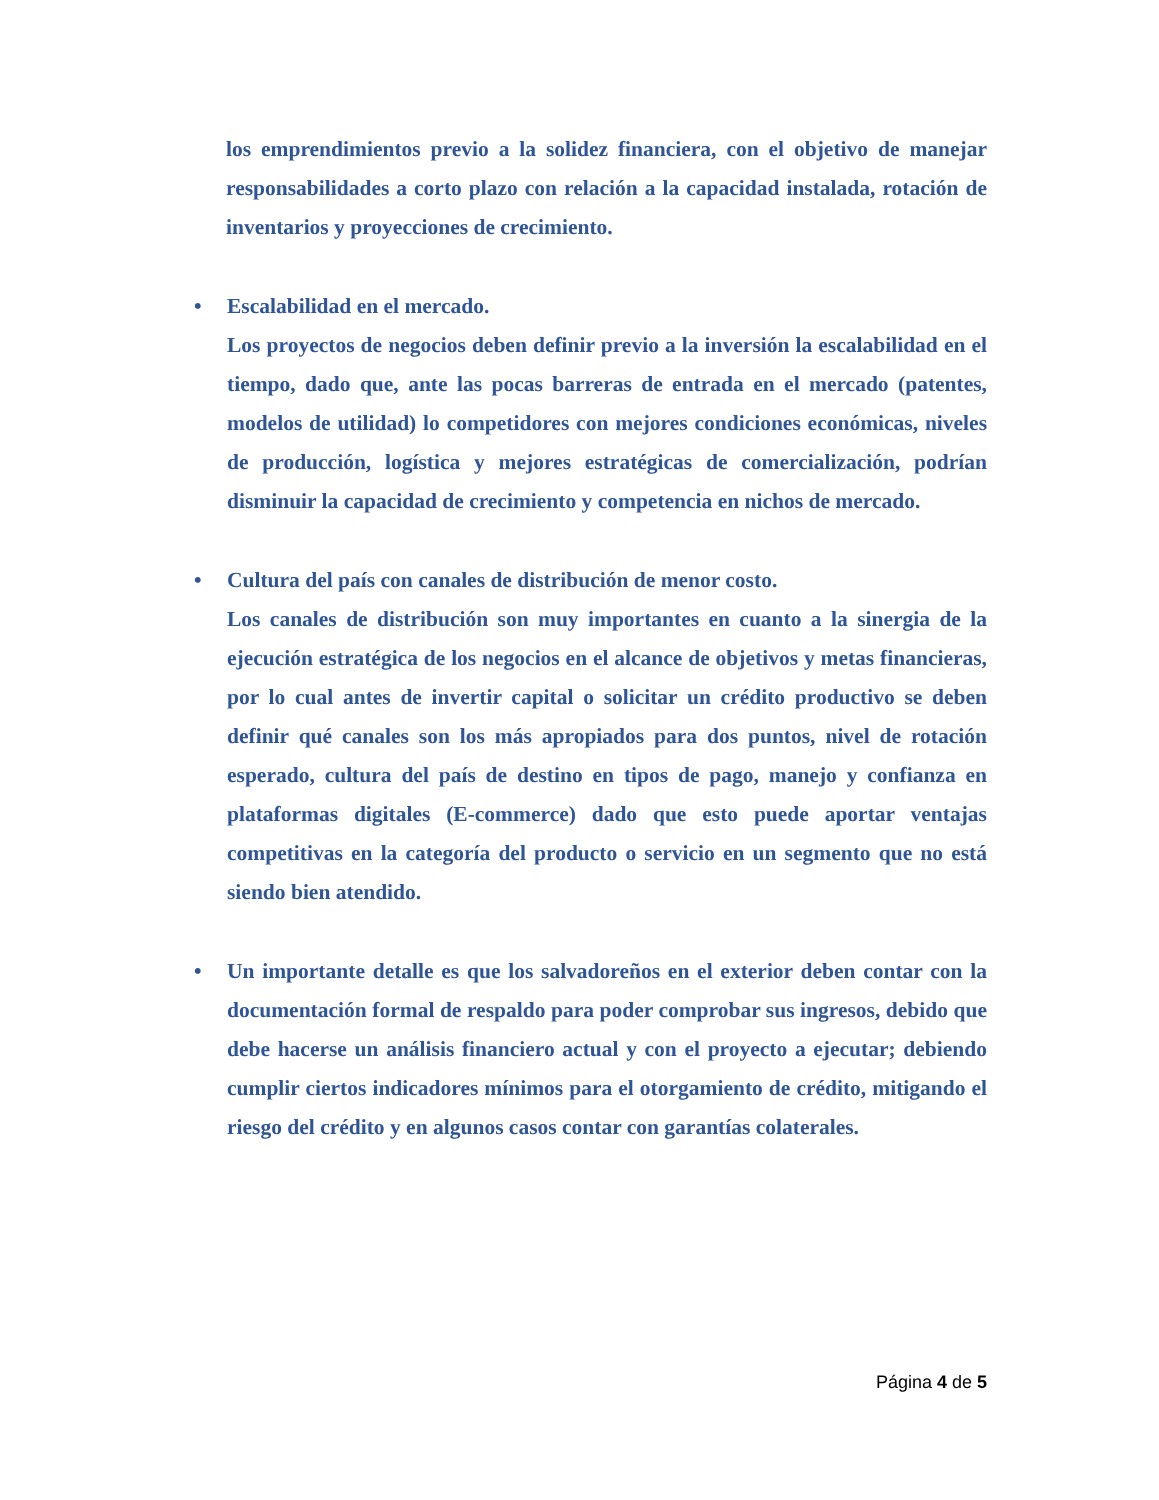los emprendimientos previo a la solidez financiera, con el objetivo de manejar responsabilidades a corto plazo con relación a la capacidad instalada, rotación de inventarios y proyecciones de crecimiento.
• Escalabilidad en el mercado.
Los proyectos de negocios deben definir previo a la inversión la escalabilidad en el tiempo, dado que, ante las pocas barreras de entrada en el mercado (patentes, modelos de utilidad) lo competidores con mejores condiciones económicas, niveles de producción, logística y mejores estratégicas de comercialización, podrían disminuir la capacidad de crecimiento y competencia en nichos de mercado.
• Cultura del país con canales de distribución de menor costo.
Los canales de distribución son muy importantes en cuanto a la sinergia de la ejecución estratégica de los negocios en el alcance de objetivos y metas financieras, por lo cual antes de invertir capital o solicitar un crédito productivo se deben definir qué canales son los más apropiados para dos puntos, nivel de rotación esperado, cultura del país de destino en tipos de pago, manejo y confianza en plataformas digitales (E-commerce) dado que esto puede aportar ventajas competitivas en la categoría del producto o servicio en un segmento que no está siendo bien atendido.
• Un importante detalle es que los salvadoreños en el exterior deben contar con la documentación formal de respaldo para poder comprobar sus ingresos, debido que debe hacerse un análisis financiero actual y con el proyecto a ejecutar; debiendo cumplir ciertos indicadores mínimos para el otorgamiento de crédito, mitigando el riesgo del crédito y en algunos casos contar con garantías colaterales.
Página 4 de 5